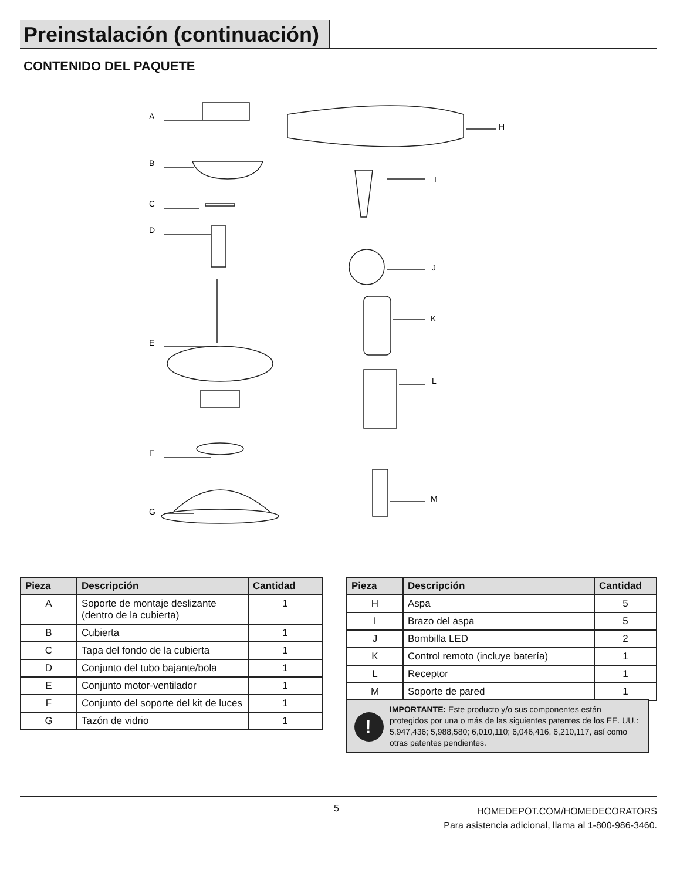Preinstalación (continuación)
CONTENIDO DEL PAQUETE
A
B
C
D
E
F
G
H
I
J
K
L
M
| Pieza | Descripción | Cantidad |
| --- | --- | --- |
| A | Soporte de montaje deslizante (dentro de la cubierta) | 1 |
| B | Cubierta | 1 |
| C | Tapa del fondo de la cubierta | 1 |
| D | Conjunto del tubo bajante/bola | 1 |
| E | Conjunto motor-ventilador | 1 |
| F | Conjunto del soporte del kit de luces | 1 |
| G | Tazón de vidrio | 1 |
| Pieza | Descripción | Cantidad |
| --- | --- | --- |
| H | Aspa | 5 |
| I | Brazo del aspa | 5 |
| J | Bombilla LED | 2 |
| K | Control remoto (incluye batería) | 1 |
| L | Receptor | 1 |
| M | Soporte de pared | 1 |
!
IMPORTANTE: Este producto y/o sus componentes están protegidos por una o más de las siguientes patentes de los EE. UU.: 5,947,436; 5,988,580; 6,010,110; 6,046,416, 6,210,117, así como otras patentes pendientes.
5
HOMEDEPOT.COM/HOMEDECORATORS
Para asistencia adicional, llama al 1-800-986-3460.